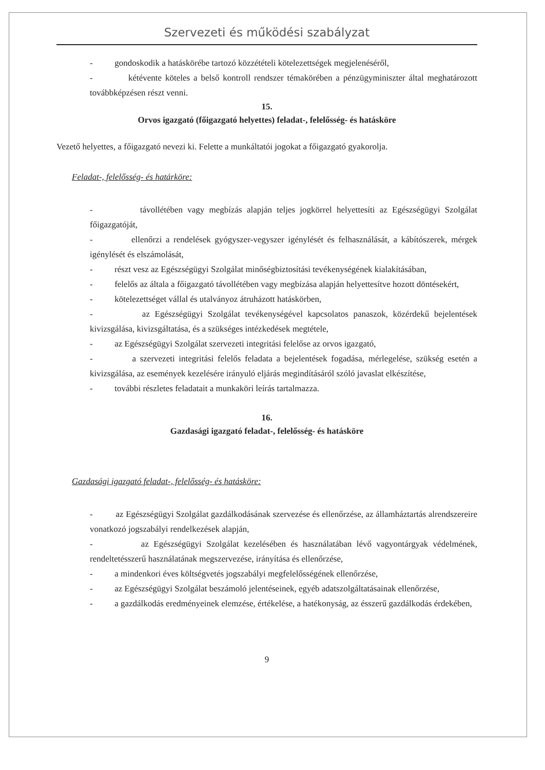Szervezeti és működési szabályzat
- gondoskodik a hatáskörébe tartozó közzétételi kötelezettségek megjelenéséről,
- kétévente köteles a belső kontroll rendszer témakörében a pénzügyminiszter által meghatározott továbbképzésen részt venni.
15.
Orvos igazgató (főigazgató helyettes) feladat-, felelősség- és hatásköre
Vezető helyettes, a főigazgató nevezi ki. Felette a munkáltatói jogokat a főigazgató gyakorolja.
Feladat-, felelősség- és határköre:
- távollétében vagy megbízás alapján teljes jogkörrel helyettesíti az Egészségügyi Szolgálat főigazgatóját,
- ellenőrzi a rendelések gyógyszer-vegyszer igénylését és felhasználását, a kábítószerek, mérgek igénylését és elszámolását,
- részt vesz az Egészségügyi Szolgálat minőségbiztosítási tevékenységének kialakításában,
- felelős az általa a főigazgató távollétében vagy megbízása alapján helyettesítve hozott döntésekért,
- kötelezettséget vállal és utalványoz átruházott hatáskörben,
- az Egészségügyi Szolgálat tevékenységével kapcsolatos panaszok, közérdekű bejelentések kivizsgálása, kivizsgáltatása, és a szükséges intézkedések megtétele,
- az Egészségügyi Szolgálat szervezeti integritási felelőse az orvos igazgató,
- a szervezeti integritási felelős feladata a bejelentések fogadása, mérlegelése, szükség esetén a kivizsgálása, az események kezelésére irányuló eljárás megindításáról szóló javaslat elkészítése,
- további részletes feladatait a munkaköri leírás tartalmazza.
16.
Gazdasági igazgató feladat-, felelősség- és hatásköre
Gazdasági igazgató feladat-, felelősség- és hatásköre:
- az Egészségügyi Szolgálat gazdálkodásának szervezése és ellenőrzése, az államháztartás alrendszereire vonatkozó jogszabályi rendelkezések alapján,
- az Egészségügyi Szolgálat kezelésében és használatában lévő vagyontárgyak védelmének, rendeltetésszerű használatának megszervezése, irányítása és ellenőrzése,
- a mindenkori éves költségvetés jogszabályi megfelelősségének ellenőrzése,
- az Egészségügyi Szolgálat beszámoló jelentéseinek, egyéb adatszolgáltatásainak ellenőrzése,
- a gazdálkodás eredményeinek elemzése, értékelése, a hatékonyság, az ésszerű gazdálkodás érdekében,
9